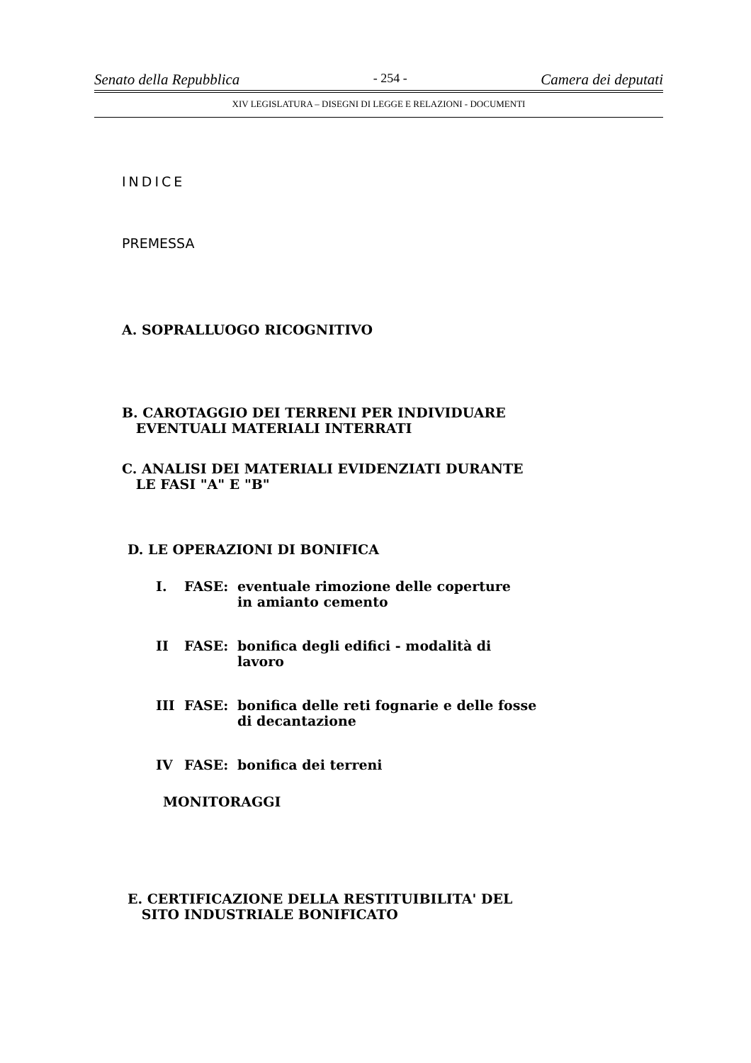Senato della Repubblica - 254 - Camera dei deputati
XIV LEGISLATURA – DISEGNI DI LEGGE E RELAZIONI - DOCUMENTI
INDICE
PREMESSA
A. SOPRALLUOGO RICOGNITIVO
B. CAROTAGGIO DEI TERRENI PER INDIVIDUARE
EVENTUALI MATERIALI INTERRATI
C. ANALISI DEI MATERIALI EVIDENZIATI DURANTE
LE FASI "A" E "B"
D. LE OPERAZIONI DI BONIFICA
I. FASE: eventuale rimozione delle coperture
in amianto cemento
II FASE: bonifica degli edifici - modalità di
lavoro
III FASE: bonifica delle reti fognarie e delle fosse
di decantazione
IV FASE: bonifica dei terreni
MONITORAGGI
E. CERTIFICAZIONE DELLA RESTITUIBILITA' DEL
SITO INDUSTRIALE BONIFICATO